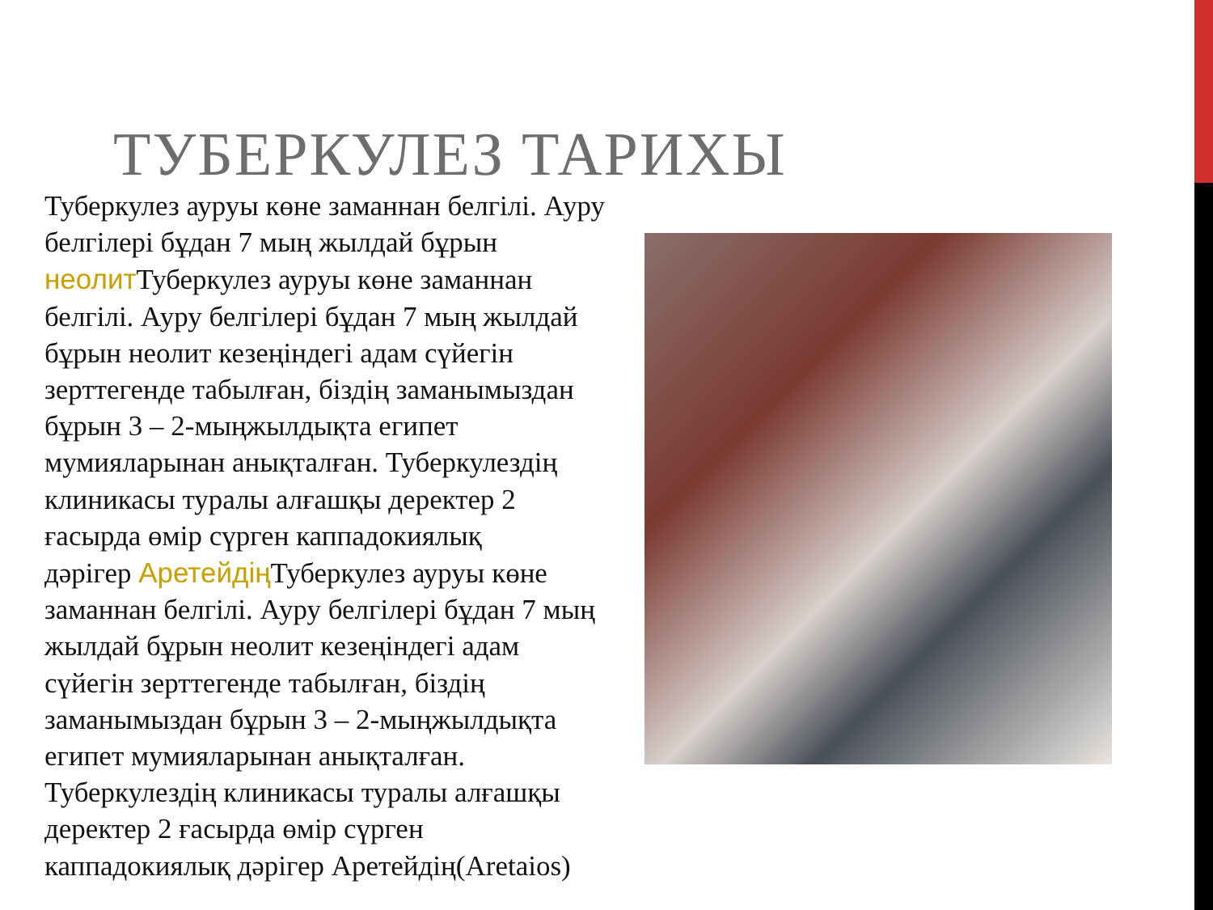ТУБЕРКУЛЕЗ ТАРИХЫ
Туберкулез ауруы көне заманнан белгілі. Ауру белгілері бұдан 7 мың жылдай бұрын неолит Туберкулез ауруы көне заманнан белгілі. Ауру белгілері бұдан 7 мың жылдай бұрын неолит кезеңіндегі адам сүйегін зерттегенде табылған, біздің заманымыздан бұрын 3 – 2-мыңжылдықта египет мумияларынан анықталған. Туберкулездің клиникасы туралы алғашқы деректер 2 ғасырда өмір сүрген каппадокиялық
дәрігер Аретейдің Туберкулез ауруы көне заманнан белгілі. Ауру белгілері бұдан 7 мың жылдай бұрын неолит кезеңіндегі адам сүйегін зерттегенде табылған, біздің заманымыздан бұрын 3 – 2-мыңжылдықта египет мумияларынан анықталған. Туберкулездің клиникасы туралы алғашқы деректер 2 ғасырда өмір сүрген каппадокиялық дәрігер Аретейдің(Aretaios)